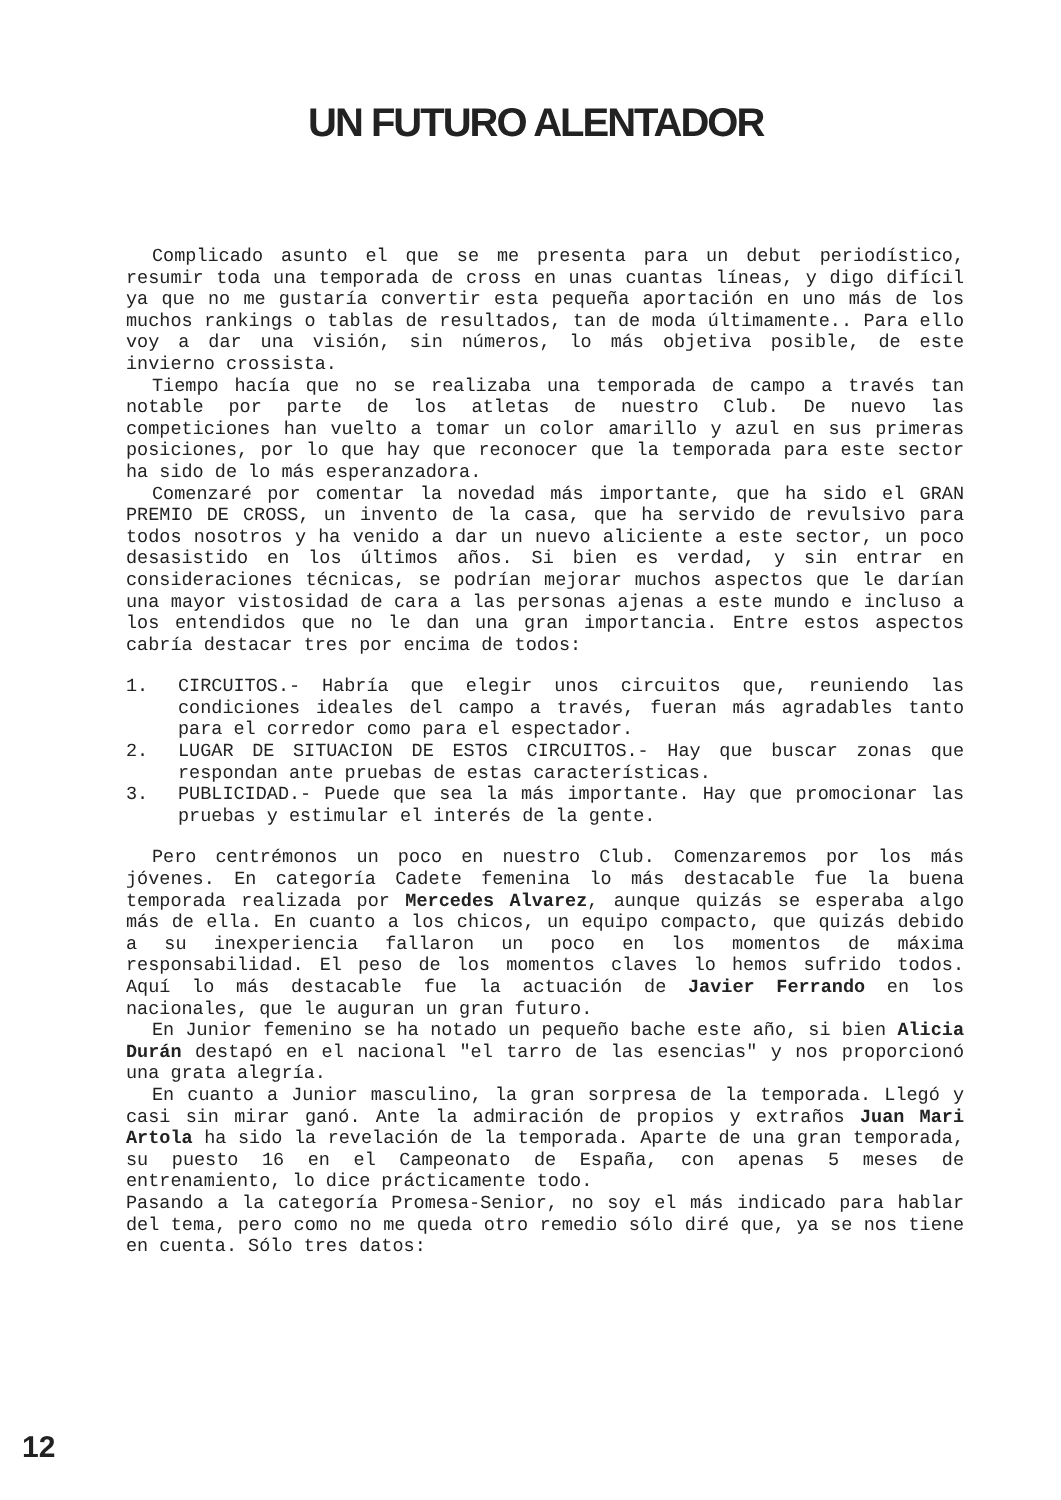UN FUTURO ALENTADOR
Complicado asunto el que se me presenta para un debut periodístico, resumir toda una temporada de cross en unas cuantas líneas, y digo difícil ya que no me gustaría convertir esta pequeña aportación en uno más de los muchos rankings o tablas de resultados, tan de moda últimamente.. Para ello voy a dar una visión, sin números, lo más objetiva posible, de este invierno crossista.
Tiempo hacía que no se realizaba una temporada de campo a través tan notable por parte de los atletas de nuestro Club. De nuevo las competiciones han vuelto a tomar un color amarillo y azul en sus primeras posiciones, por lo que hay que reconocer que la temporada para este sector ha sido de lo más esperanzadora.
Comenzaré por comentar la novedad más importante, que ha sido el GRAN PREMIO DE CROSS, un invento de la casa, que ha servido de revulsivo para todos nosotros y ha venido a dar un nuevo aliciente a este sector, un poco desasistido en los últimos años. Si bien es verdad, y sin entrar en consideraciones técnicas, se podrían mejorar muchos aspectos que le darían una mayor vistosidad de cara a las personas ajenas a este mundo e incluso a los entendidos que no le dan una gran importancia. Entre estos aspectos cabría destacar tres por encima de todos:
1. CIRCUITOS.- Habría que elegir unos circuitos que, reuniendo las condiciones ideales del campo a través, fueran más agradables tanto para el corredor como para el espectador.
2. LUGAR DE SITUACION DE ESTOS CIRCUITOS.- Hay que buscar zonas que respondan ante pruebas de estas características.
3. PUBLICIDAD.- Puede que sea la más importante. Hay que promocionar las pruebas y estimular el interés de la gente.
Pero centrémonos un poco en nuestro Club. Comenzaremos por los más jóvenes. En categoría Cadete femenina lo más destacable fue la buena temporada realizada por Mercedes Alvarez, aunque quizás se esperaba algo más de ella. En cuanto a los chicos, un equipo compacto, que quizás debido a su inexperiencia fallaron un poco en los momentos de máxima responsabilidad. El peso de los momentos claves lo hemos sufrido todos. Aquí lo más destacable fue la actuación de Javier Ferrando en los nacionales, que le auguran un gran futuro.
En Junior femenino se ha notado un pequeño bache este año, si bien Alicia Durán destapó en el nacional "el tarro de las esencias" y nos proporcionó una grata alegría.
En cuanto a Junior masculino, la gran sorpresa de la temporada. Llegó y casi sin mirar ganó. Ante la admiración de propios y extraños Juan Mari Artola ha sido la revelación de la temporada. Aparte de una gran temporada, su puesto 16 en el Campeonato de España, con apenas 5 meses de entrenamiento, lo dice prácticamente todo.
Pasando a la categoría Promesa-Senior, no soy el más indicado para hablar del tema, pero como no me queda otro remedio sólo diré que, ya se nos tiene en cuenta. Sólo tres datos:
12